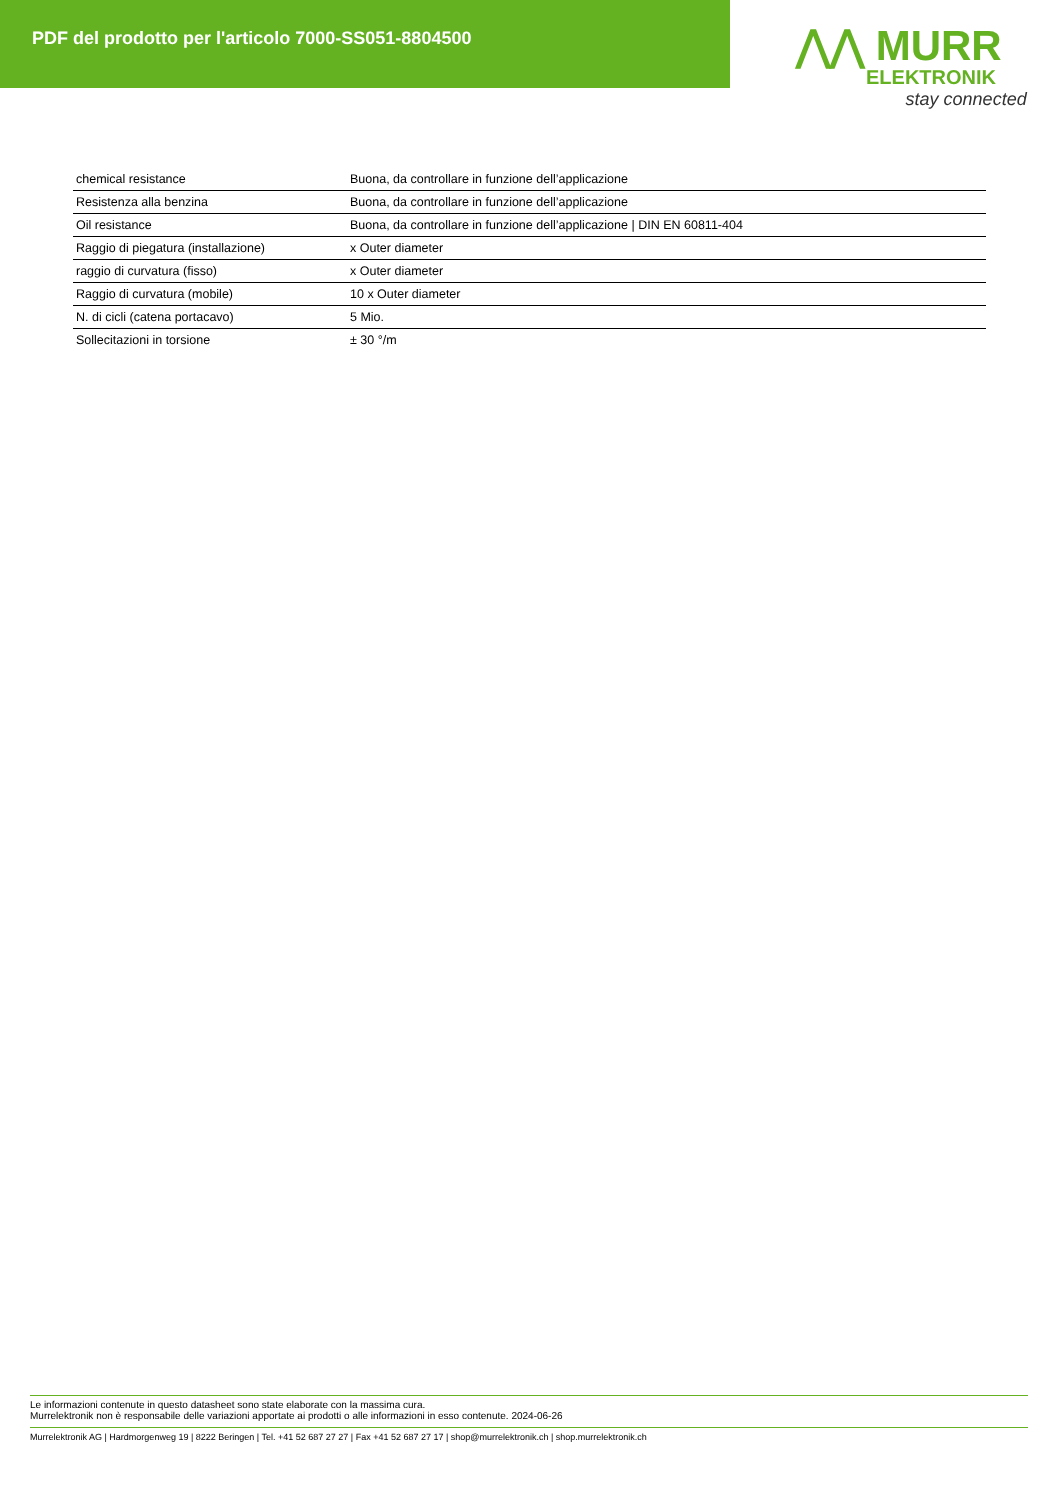PDF del prodotto per l'articolo 7000-SS051-8804500
⋀⋀ MURR
ELEKTRONIK
stay connected
| chemical resistance | Buona, da controllare in funzione dell’applicazione |
| Resistenza alla benzina | Buona, da controllare in funzione dell’applicazione |
| Oil resistance | Buona, da controllare in funzione dell’applicazione / DIN EN 60811-404 |
| Raggio di piegatura (installazione) | x Outer diameter |
| raggio di curvatura (fisso) | x Outer diameter |
| Raggio di curvatura (mobile) | 10 x Outer diameter |
| N. di cicli (catena portacavo) | 5 Mio. |
| Sollecitazioni in torsione | ± 30 °/m |
Le informazioni contenute in questo datasheet sono state elaborate con la massima cura.
Murrelektronik non è responsabile delle variazioni apportate ai prodotti o alle informazioni in esso contenute. 2024-06-26
Murrelektronik AG | Hardmorgenweg 19 | 8222 Beringen | Tel. +41 52 687 27 27 | Fax +41 52 687 27 17 | shop@murrelektronik.ch | shop.murrelektronik.ch